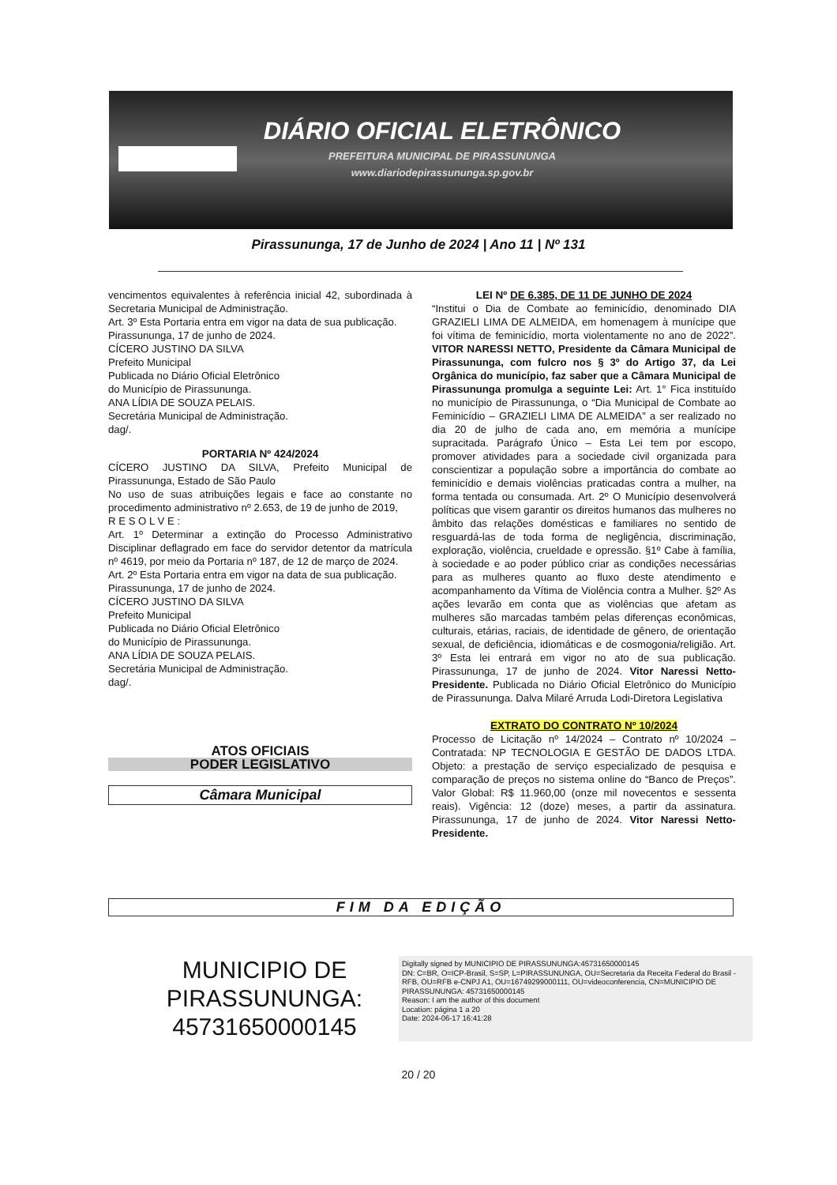DIÁRIO OFICIAL ELETRÔNICO
PREFEITURA MUNICIPAL DE PIRASSUNUNGA
www.diariodepirassununga.sp.gov.br
Pirassununga, 17 de Junho de 2024 | Ano 11 | Nº 131
vencimentos equivalentes à referência inicial 42, subordinada à Secretaria Municipal de Administração.
Art. 3º Esta Portaria entra em vigor na data de sua publicação.
Pirassununga, 17 de junho de 2024.
CÍCERO JUSTINO DA SILVA
Prefeito Municipal
Publicada no Diário Oficial Eletrônico
do Município de Pirassununga.
ANA LÍDIA DE SOUZA PELAIS.
Secretária Municipal de Administração.
dag/.
PORTARIA Nº 424/2024
CÍCERO JUSTINO DA SILVA, Prefeito Municipal de Pirassununga, Estado de São Paulo
No uso de suas atribuições legais e face ao constante no procedimento administrativo nº 2.653, de 19 de junho de 2019,
R E S O L V E :
Art. 1º Determinar a extinção do Processo Administrativo Disciplinar deflagrado em face do servidor detentor da matrícula nº 4619, por meio da Portaria nº 187, de 12 de março de 2024.
Art. 2º Esta Portaria entra em vigor na data de sua publicação.
Pirassununga, 17 de junho de 2024.
CÍCERO JUSTINO DA SILVA
Prefeito Municipal
Publicada no Diário Oficial Eletrônico
do Município de Pirassununga.
ANA LÍDIA DE SOUZA PELAIS.
Secretária Municipal de Administração.
dag/.
ATOS OFICIAIS
PODER LEGISLATIVO
Câmara Municipal
LEI Nº DE 6.385, DE 11 DE JUNHO DE 2024
“Institui o Dia de Combate ao feminicídio, denominado DIA GRAZIELI LIMA DE ALMEIDA, em homenagem à munícipe que foi vítima de feminicídio, morta violentamente no ano de 2022”. VITOR NARESSI NETTO, Presidente da Câmara Municipal de Pirassununga, com fulcro nos § 3º do Artigo 37, da Lei Orgânica do município, faz saber que a Câmara Municipal de Pirassununga promulga a seguinte Lei: Art. 1° Fica instituído no município de Pirassununga, o “Dia Municipal de Combate ao Feminicídio – GRAZIELI LIMA DE ALMEIDA” a ser realizado no dia 20 de julho de cada ano, em memória a munícipe supracitada. Parágrafo Único – Esta Lei tem por escopo, promover atividades para a sociedade civil organizada para conscientizar a população sobre a importância do combate ao feminicídio e demais violências praticadas contra a mulher, na forma tentada ou consumada. Art. 2º O Município desenvolverá políticas que visem garantir os direitos humanos das mulheres no âmbito das relações domésticas e familiares no sentido de resguardá-las de toda forma de negligência, discriminação, exploração, violência, crueldade e opressão. §1º Cabe à família, à sociedade e ao poder público criar as condições necessárias para as mulheres quanto ao fluxo deste atendimento e acompanhamento da Vítima de Violência contra a Mulher. §2º As ações levarão em conta que as violências que afetam as mulheres são marcadas também pelas diferenças econômicas, culturais, etárias, raciais, de identidade de gênero, de orientação sexual, de deficiência, idiomáticas e de cosmogonia/religião. Art. 3º Esta lei entrará em vigor no ato de sua publicação. Pirassununga, 17 de junho de 2024. Vitor Naressi Netto-Presidente. Publicada no Diário Oficial Eletrônico do Município de Pirassununga. Dalva Milaré Arruda Lodi-Diretora Legislativa
EXTRATO DO CONTRATO Nº 10/2024
Processo de Licitação nº 14/2024 – Contrato nº 10/2024 – Contratada: NP TECNOLOGIA E GESTÃO DE DADOS LTDA. Objeto: a prestação de serviço especializado de pesquisa e comparação de preços no sistema online do “Banco de Preços”. Valor Global: R$ 11.960,00 (onze mil novecentos e sessenta reais). Vigência: 12 (doze) meses, a partir da assinatura. Pirassununga, 17 de junho de 2024. Vitor Naressi Netto- Presidente.
FIM DA EDIÇÃO
MUNICIPIO DE PIRASSUNUNGA: 45731650000145
Digitally signed by MUNICIPIO DE PIRASSUNUNGA:45731650000145
DN: C=BR, O=ICP-Brasil, S=SP, L=PIRASSUNUNGA, OU=Secretaria da Receita Federal do Brasil - RFB, OU=RFB e-CNPJ A1, OU=16749299000111, OU=videoconferencia, CN=MUNICIPIO DE PIRASSUNUNGA: 45731650000145
Reason: I am the author of this document
Location: página 1 a 20
Date: 2024-06-17 16:41:28
20 / 20